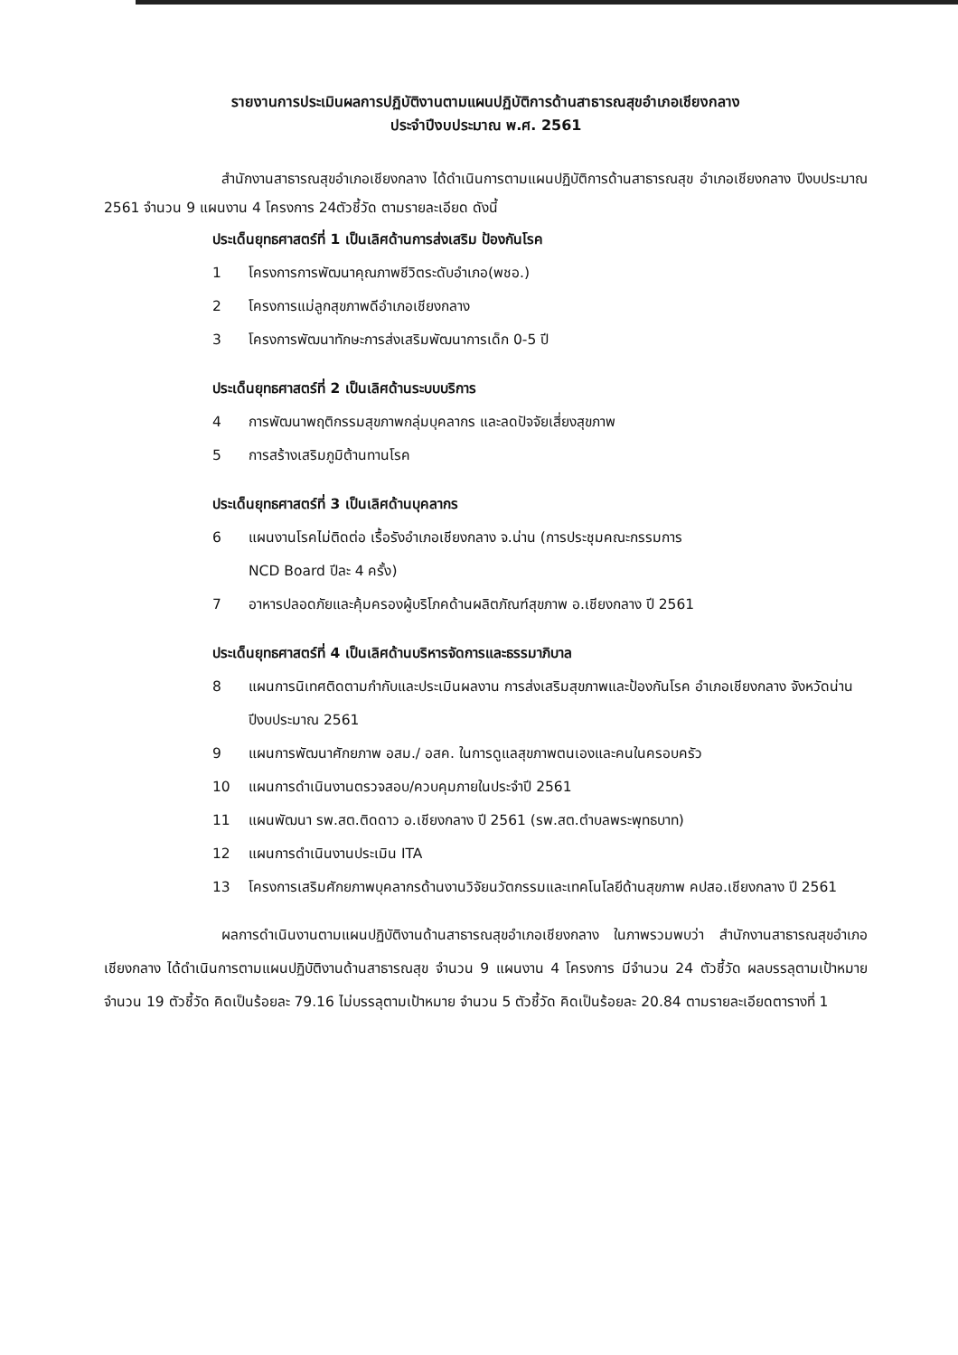รายงานการประเมินผลการปฏิบัติงานตามแผนปฏิบัติการด้านสาธารณสุขอำเภอเชียงกลาง
ประจำปีงบประมาณ พ.ศ. 2561
สำนักงานสาธารณสุขอำเภอเชียงกลาง ได้ดำเนินการตามแผนปฏิบัติการด้านสาธารณสุข อำเภอเชียงกลาง ปีงบประมาณ 2561 จำนวน 9 แผนงาน 4 โครงการ 24ตัวชี้วัด ตามรายละเอียด ดังนี้
ประเด็นยุทธศาสตร์ที่ 1 เป็นเลิศด้านการส่งเสริม ป้องกันโรค
1 โครงการการพัฒนาคุณภาพชีวิตระดับอำเภอ(พชอ.)
2 โครงการแม่ลูกสุขภาพดีอำเภอเชียงกลาง
3 โครงการพัฒนาทักษะการส่งเสริมพัฒนาการเด็ก 0-5 ปี
ประเด็นยุทธศาสตร์ที่ 2 เป็นเลิศด้านระบบบริการ
4 การพัฒนาพฤติกรรมสุขภาพกลุ่มบุคลากร และลดปัจจัยเสี่ยงสุขภาพ
5 การสร้างเสริมภูมิต้านทานโรค
ประเด็นยุทธศาสตร์ที่ 3 เป็นเลิศด้านบุคลากร
6 แผนงานโรคไม่ติดต่อ เรื้อรังอำเภอเชียงกลาง จ.น่าน (การประชุมคณะกรรมการ
NCD Board ปีละ 4 ครั้ง)
7 อาหารปลอดภัยและคุ้มครองผู้บริโภคด้านผลิตภัณฑ์สุขภาพ อ.เชียงกลาง ปี 2561
ประเด็นยุทธศาสตร์ที่ 4 เป็นเลิศด้านบริหารจัดการและธรรมาภิบาล
8 แผนการนิเทศติดตามกำกับและประเมินผลงาน การส่งเสริมสุขภาพและป้องกันโรค อำเภอเชียงกลาง จังหวัดน่าน ปีงบประมาณ 2561
9 แผนการพัฒนาศักยภาพ อสม./ อสค. ในการดูแลสุขภาพตนเองและคนในครอบครัว
10 แผนการดำเนินงานตรวจสอบ/ควบคุมภายในประจำปี 2561
11 แผนพัฒนา รพ.สต.ติดดาว อ.เชียงกลาง ปี 2561 (รพ.สต.ตำบลพระพุทธบาท)
12 แผนการดำเนินงานประเมิน ITA
13 โครงการเสริมศักยภาพบุคลากรด้านงานวิจัยนวัตกรรมและเทคโนโลยีด้านสุขภาพ คปสอ.เชียงกลาง ปี 2561
ผลการดำเนินงานตามแผนปฏิบัติงานด้านสาธารณสุขอำเภอเชียงกลาง ในภาพรวมพบว่า สำนักงานสาธารณสุขอำเภอเชียงกลาง ได้ดำเนินการตามแผนปฏิบัติงานด้านสาธารณสุข จำนวน 9 แผนงาน 4 โครงการ มีจำนวน 24 ตัวชี้วัด ผลบรรลุตามเป้าหมาย จำนวน 19 ตัวชี้วัด คิดเป็นร้อยละ 79.16 ไม่บรรลุตามเป้าหมาย จำนวน 5 ตัวชี้วัด คิดเป็นร้อยละ 20.84 ตามรายละเอียดตารางที่ 1